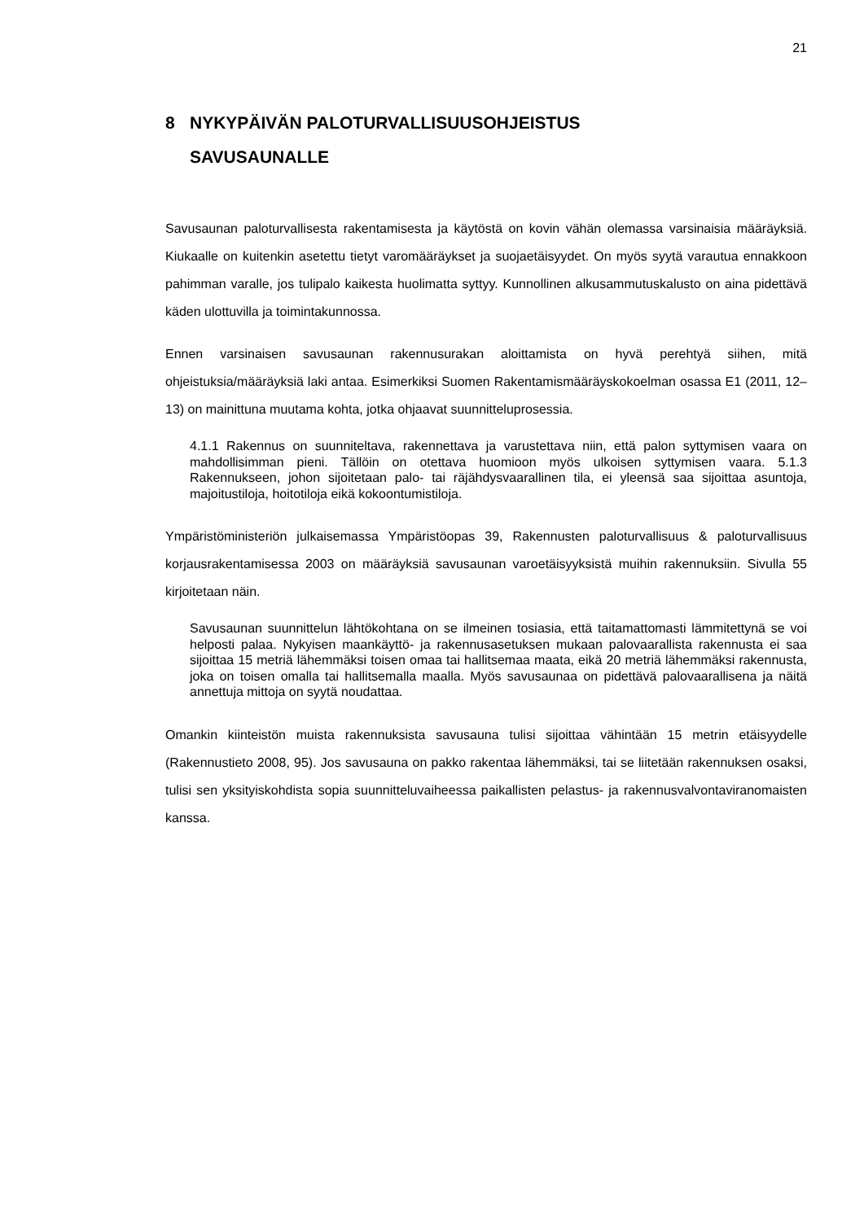21
8 NYKYPÄIVÄN PALOTURVALLISUUSOHJEISTUS
SAVUSAUNALLE
Savusaunan paloturvallisesta rakentamisesta ja käytöstä on kovin vähän olemassa varsinaisia määräyksiä. Kiukaalle on kuitenkin asetettu tietyt varomääräykset ja suojaetäisyydet. On myös syytä varautua ennakkoon pahimman varalle, jos tulipalo kaikesta huolimatta syttyy. Kunnollinen alkusammutuskalusto on aina pidettävä käden ulottuvilla ja toimintakunnossa.
Ennen varsinaisen savusaunan rakennusurakan aloittamista on hyvä perehtyä siihen, mitä ohjeistuksia/määräyksiä laki antaa. Esimerkiksi Suomen Rakentamismääräyskokoelman osassa E1 (2011, 12–13) on mainittuna muutama kohta, jotka ohjaavat suunnitteluprosessia.
4.1.1 Rakennus on suunniteltava, rakennettava ja varustettava niin, että palon syttymisen vaara on mahdollisimman pieni. Tällöin on otettava huomioon myös ulkoisen syttymisen vaara. 5.1.3 Rakennukseen, johon sijoitetaan palo- tai räjähdysvaarallinen tila, ei yleensä saa sijoittaa asuntoja, majoitustiloja, hoitotiloja eikä kokoontumistiloja.
Ympäristöministeriön julkaisemassa Ympäristöopas 39, Rakennusten paloturvallisuus & paloturvallisuus korjausrakentamisessa 2003 on määräyksiä savusaunan varoetäisyyksistä muihin rakennuksiin. Sivulla 55 kirjoitetaan näin.
Savusaunan suunnittelun lähtökohtana on se ilmeinen tosiasia, että taitamattomasti lämmitettynä se voi helposti palaa. Nykyisen maankäyttö- ja rakennusasetuksen mukaan palovaarallista rakennusta ei saa sijoittaa 15 metriä lähemmäksi toisen omaa tai hallitsemaa maata, eikä 20 metriä lähemmäksi rakennusta, joka on toisen omalla tai hallitsemalla maalla. Myös savusaunaa on pidettävä palovaarallisena ja näitä annettuja mittoja on syytä noudattaa.
Omankin kiinteistön muista rakennuksista savusauna tulisi sijoittaa vähintään 15 metrin etäisyydelle (Rakennustieto 2008, 95). Jos savusauna on pakko rakentaa lähemmäksi, tai se liitetään rakennuksen osaksi, tulisi sen yksityiskohdista sopia suunnitteluvaiheessa paikallisten pelastus- ja rakennusvalvontaviranomaisten kanssa.